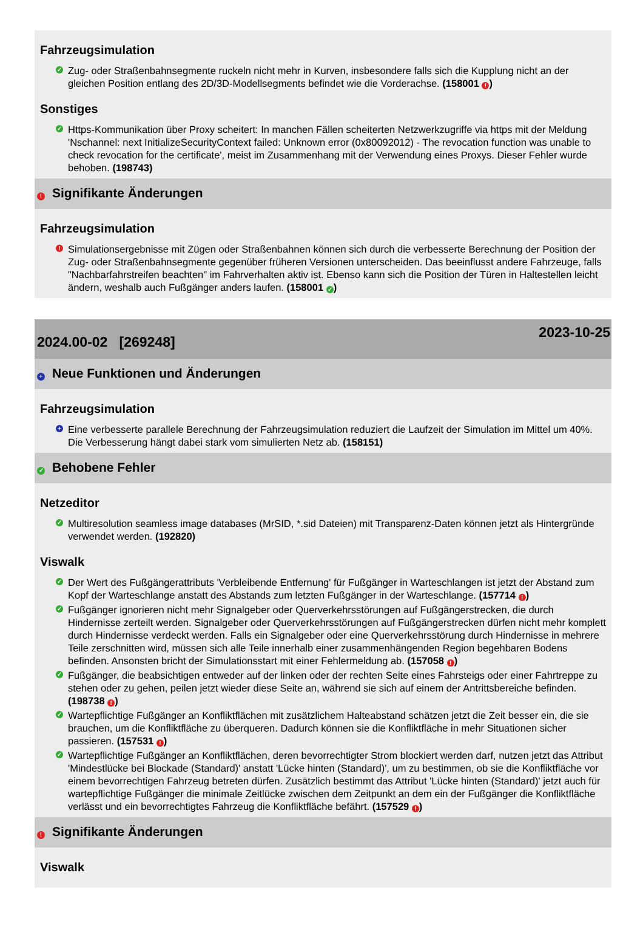Fahrzeugsimulation
✓ Zug- oder Straßenbahnsegmente ruckeln nicht mehr in Kurven, insbesondere falls sich die Kupplung nicht an der gleichen Position entlang des 2D/3D-Modellsegments befindet wie die Vorderachse. (158001 !)
Sonstiges
✓ Https-Kommunikation über Proxy scheitert: In manchen Fällen scheiterten Netzwerkzugriffe via https mit der Meldung 'Nschannel: next InitializeSecurityContext failed: Unknown error (0x80092012) - The revocation function was unable to check revocation for the certificate', meist im Zusammenhang mit der Verwendung eines Proxys. Dieser Fehler wurde behoben. (198743)
! Signifikante Änderungen
Fahrzeugsimulation
! Simulationsergebnisse mit Zügen oder Straßenbahnen können sich durch die verbesserte Berechnung der Position der Zug- oder Straßenbahnsegmente gegenüber früheren Versionen unterscheiden. Das beeinflusst andere Fahrzeuge, falls "Nachbarfahrstreifen beachten" im Fahrverhalten aktiv ist. Ebenso kann sich die Position der Türen in Haltestellen leicht ändern, weshalb auch Fußgänger anders laufen. (158001 ✓)
2024.00-02 [269248] 2023-10-25
+ Neue Funktionen und Änderungen
Fahrzeugsimulation
+ Eine verbesserte parallele Berechnung der Fahrzeugsimulation reduziert die Laufzeit der Simulation im Mittel um 40%. Die Verbesserung hängt dabei stark vom simulierten Netz ab. (158151)
✓ Behobene Fehler
Netzeditor
✓ Multiresolution seamless image databases (MrSID, *.sid Dateien) mit Transparenz-Daten können jetzt als Hintergründe verwendet werden. (192820)
Viswalk
✓ Der Wert des Fußgängerattributs 'Verbleibende Entfernung' für Fußgänger in Warteschlangen ist jetzt der Abstand zum Kopf der Warteschlange anstatt des Abstands zum letzten Fußgänger in der Warteschlange. (157714 !)
✓ Fußgänger ignorieren nicht mehr Signalgeber oder Querverkehrsstörungen auf Fußgängerstrecken, die durch Hindernisse zerteilt werden. Signalgeber oder Querverkehrsstörungen auf Fußgängerstrecken dürfen nicht mehr komplett durch Hindernisse verdeckt werden. Falls ein Signalgeber oder eine Querverkehrsstörung durch Hindernisse in mehrere Teile zerschnitten wird, müssen sich alle Teile innerhalb einer zusammenhängenden Region begehbaren Bodens befinden. Ansonsten bricht der Simulationsstart mit einer Fehlermeldung ab. (157058 !)
✓ Fußgänger, die beabsichtigen entweder auf der linken oder der rechten Seite eines Fahrsteigs oder einer Fahrtreppe zu stehen oder zu gehen, peilen jetzt wieder diese Seite an, während sie sich auf einem der Antrittsbereiche befinden. (198738 !)
✓ Wartepflichtige Fußgänger an Konfliktflächen mit zusätzlichem Halteabstand schätzen jetzt die Zeit besser ein, die sie brauchen, um die Konfliktfläche zu überqueren. Dadurch können sie die Konfliktfläche in mehr Situationen sicher passieren. (157531 !)
✓ Wartepflichtige Fußgänger an Konfliktflächen, deren bevorrechtigter Strom blockiert werden darf, nutzen jetzt das Attribut 'Mindestlücke bei Blockade (Standard)' anstatt 'Lücke hinten (Standard)', um zu bestimmen, ob sie die Konfliktfläche vor einem bevorrechtigen Fahrzeug betreten dürfen. Zusätzlich bestimmt das Attribut 'Lücke hinten (Standard)' jetzt auch für wartepflichtige Fußgänger die minimale Zeitlücke zwischen dem Zeitpunkt an dem ein der Fußgänger die Konfliktfläche verlässt und ein bevorrechtigtes Fahrzeug die Konfliktfläche befährt. (157529 !)
! Signifikante Änderungen
Viswalk